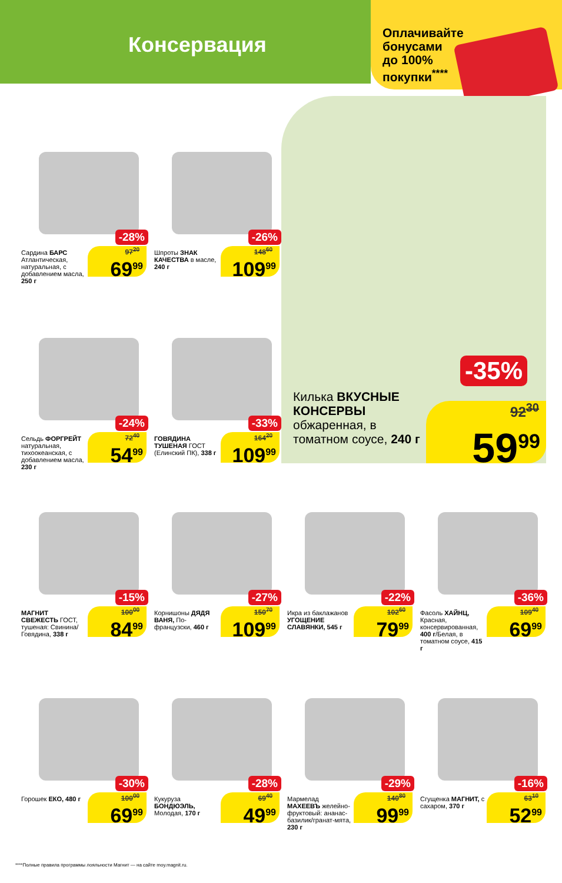Консервация
Оплачивайте бонусами до 100% покупки<sup>****</sup>
-28%
Сардина БАРС Атлантическая, натуральная, с добавлением масла, 250 г
97<sup>20</sup>
69<sup>99</sup>
-26%
Шпроты ЗНАК КАЧЕСТВА в масле, 240 г
148<sup>60</sup>
109<sup>99</sup>
-24%
Сельдь ФОРГРЕЙТ натуральная, тихоокеанская, с добавлением масла, 230 г
72<sup>40</sup>
54<sup>99</sup>
-33%
ГОВЯДИНА ТУШЕНАЯ ГОСТ (Елинский ПК), 338 г
164<sup>20</sup>
109<sup>99</sup>
Килька ВКУСНЫЕ КОНСЕРВЫ обжаренная, в томатном соусе, 240 г
-35%
92<sup>30</sup>
59<sup>99</sup>
-15%
МАГНИТ СВЕЖЕСТЬ ГОСТ, тушеная: Свинина/Говядина, 338 г
100<sup>00</sup>
84<sup>99</sup>
-27%
Корнишоны ДЯДЯ ВАНЯ, По-французски, 460 г
150<sup>70</sup>
109<sup>99</sup>
-22%
Икра из баклажанов УГОЩЕНИЕ СЛАВЯНКИ, 545 г
102<sup>60</sup>
79<sup>99</sup>
-36%
Фасоль ХАЙНЦ, Красная, консервированная, 400 г/Белая, в томатном соусе, 415 г
109<sup>40</sup>
69<sup>99</sup>
-30%
Горошек ЕКО, 480 г
100<sup>00</sup>
69<sup>99</sup>
-28%
Кукуруза БОНДЮЭЛЬ, Молодая, 170 г
69<sup>40</sup>
49<sup>99</sup>
-29%
Мармелад МАХЕЕВЪ желейно-фруктовый: ананас-базилик/гранат-мята, 230 г
140<sup>80</sup>
99<sup>99</sup>
-16%
Сгущенка МАГНИТ, с сахаром, 370 г
63<sup>10</sup>
52<sup>99</sup>
****Полные правила программы лояльности Магнит — на сайте moy.magnit.ru.